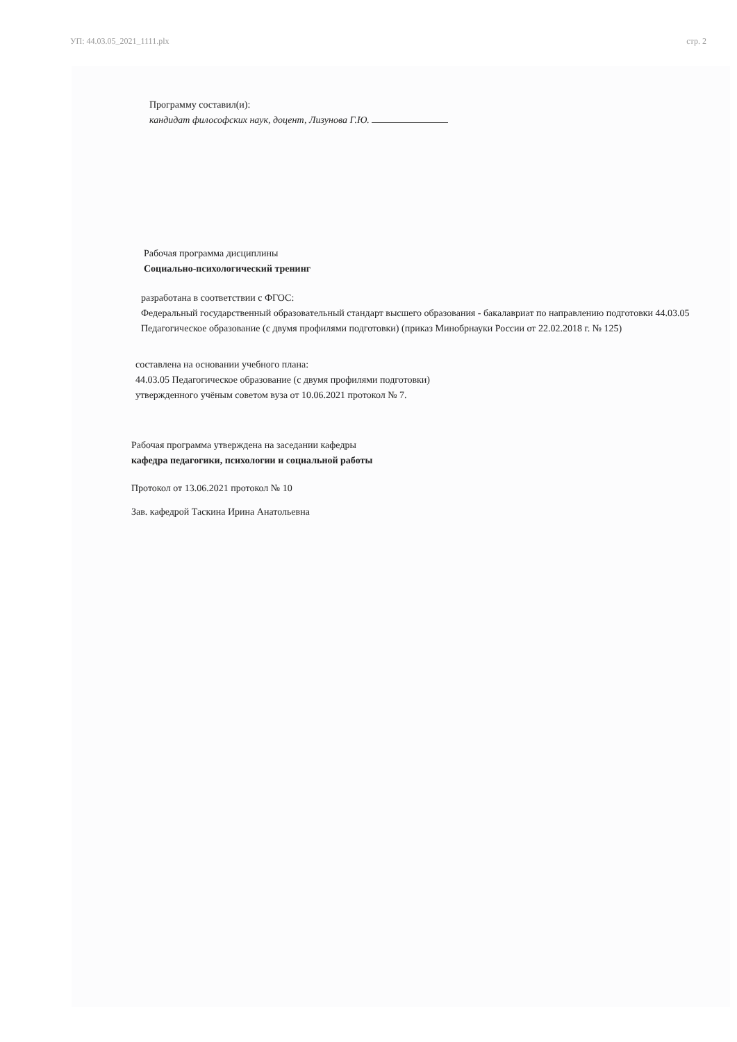УП: 44.03.05_2021_1111.plx стр. 2
Программу составил(и):
кандидат философских наук, доцент, Лизунова Г.Ю.
Рабочая программа дисциплины
Социально-психологический тренинг
разработана в соответствии с ФГОС:
Федеральный государственный образовательный стандарт высшего образования - бакалавриат по направлению подготовки 44.03.05 Педагогическое образование (с двумя профилями подготовки) (приказ Минобрнауки России от 22.02.2018 г. № 125)
составлена на основании учебного плана:
44.03.05 Педагогическое образование (с двумя профилями подготовки)
утвержденного учёным советом вуза от 10.06.2021 протокол № 7.
Рабочая программа утверждена на заседании кафедры
кафедра педагогики, психологии и социальной работы
Протокол от 13.06.2021 протокол № 10
Зав. кафедрой Таскина Ирина Анатольевна